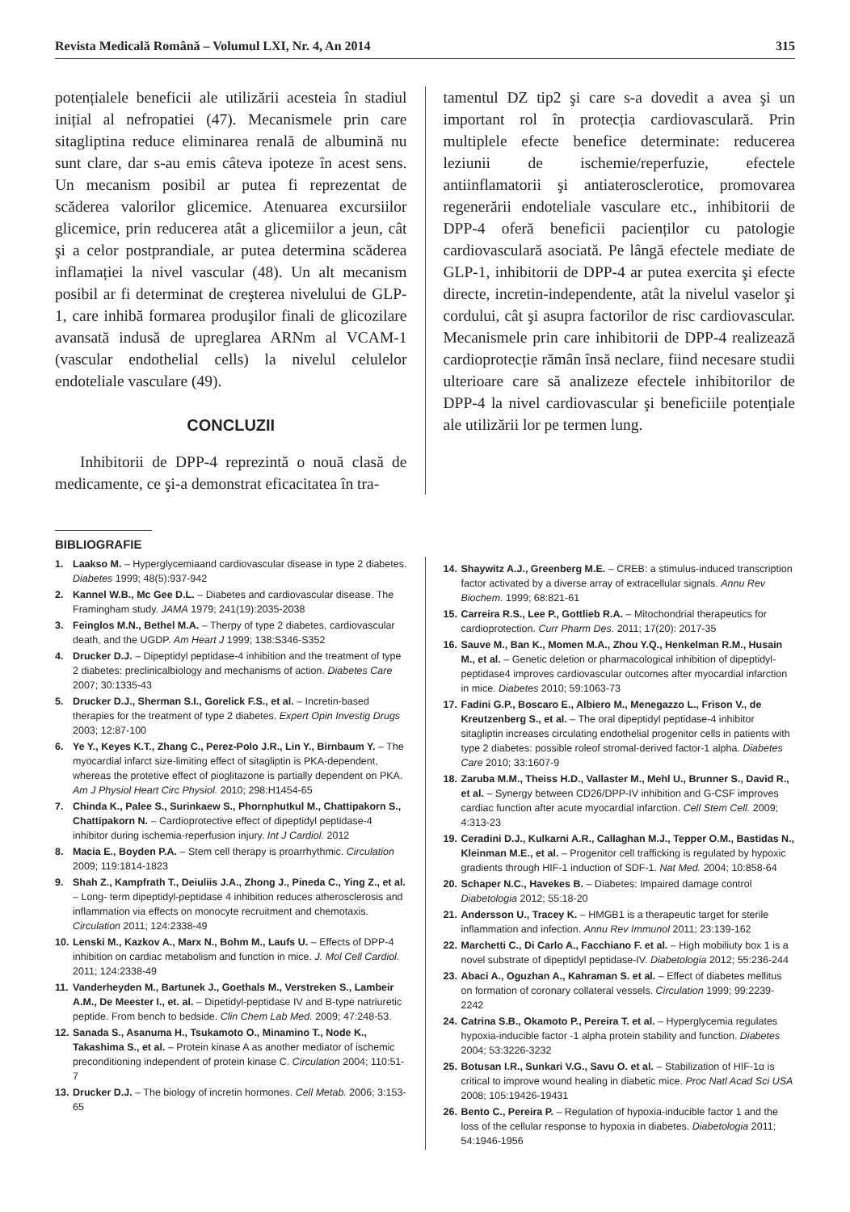Revista Medicală Română – Volumul LXI, Nr. 4, An 2014 315
potențialele beneficii ale utilizării acesteia în stadiul inițial al nefropatiei (47). Mecanismele prin care sitagliptina reduce eliminarea renală de albumină nu sunt clare, dar s-au emis câteva ipoteze în acest sens. Un mecanism posibil ar putea fi reprezentat de scăderea valorilor glicemice. Atenuarea excursiilor glicemice, prin reducerea atât a glicemiilor a jeun, cât şi a celor postprandiale, ar putea determina scăderea inflamației la nivel vascular (48). Un alt mecanism posibil ar fi determinat de creşterea nivelului de GLP-1, care inhibă formarea produşilor finali de glicozilare avansată indusă de upreglarea ARNm al VCAM-1 (vascular endothelial cells) la nivelul celulelor endoteliale vasculare (49).
CONCLUZII
Inhibitorii de DPP-4 reprezintă o nouă clasă de medicamente, ce şi-a demonstrat eficacitatea în tra-
tamentul DZ tip2 şi care s-a dovedit a avea şi un important rol în protecția cardiovasculară. Prin multiplele efecte benefice determinate: reducerea leziunii de ischemie/reperfuzie, efectele antiinflamatorii şi antiaterosclerotice, promovarea regenerării endoteliale vasculare etc., inhibitorii de DPP-4 oferă beneficii pacienților cu patologie cardiovasculară asociată. Pe lângă efectele mediate de GLP-1, inhibitorii de DPP-4 ar putea exercita şi efecte directe, incretin-independente, atât la nivelul vaselor şi cordului, cât şi asupra factorilor de risc cardiovascular. Mecanismele prin care inhibitorii de DPP-4 realizează cardioprotecție rămân însă neclare, fiind necesare studii ulterioare care să analizeze efectele inhibitorilor de DPP-4 la nivel cardiovascular şi beneficiile potențiale ale utilizării lor pe termen lung.
BIBLIOGRAFIE
1. Laakso M. – Hyperglycemiaand cardiovascular disease in type 2 diabetes. Diabetes 1999; 48(5):937-942
2. Kannel W.B., Mc Gee D.L. – Diabetes and cardiovascular disease. The Framingham study. JAMA 1979; 241(19):2035-2038
3. Feinglos M.N., Bethel M.A. – Therpy of type 2 diabetes, cardiovascular death, and the UGDP. Am Heart J 1999; 138:S346-S352
4. Drucker D.J. – Dipeptidyl peptidase-4 inhibition and the treatment of type 2 diabetes: preclinicalbiology and mechanisms of action. Diabetes Care 2007; 30:1335-43
5. Drucker D.J., Sherman S.I., Gorelick F.S., et al. – Incretin-based therapies for the treatment of type 2 diabetes. Expert Opin Investig Drugs 2003; 12:87-100
6. Ye Y., Keyes K.T., Zhang C., Perez-Polo J.R., Lin Y., Birnbaum Y. – The myocardial infarct size-limiting effect of sitagliptin is PKA-dependent, whereas the protetive effect of pioglitazone is partially dependent on PKA. Am J Physiol Heart Circ Physiol. 2010; 298:H1454-65
7. Chinda K., Palee S., Surinkaew S., Phornphutkul M., Chattipakorn S., Chattipakorn N. – Cardioprotective effect of dipeptidyl peptidase-4 inhibitor during ischemia-reperfusion injury. Int J Cardiol. 2012
8. Macia E., Boyden P.A. – Stem cell therapy is proarrhythmic. Circulation 2009; 119:1814-1823
9. Shah Z., Kampfrath T., Deiuliis J.A., Zhong J., Pineda C., Ying Z., et al. – Long- term dipeptidyl-peptidase 4 inhibition reduces atherosclerosis and inflammation via effects on monocyte recruitment and chemotaxis. Circulation 2011; 124:2338-49
10. Lenski M., Kazkov A., Marx N., Bohm M., Laufs U. – Effects of DPP-4 inhibition on cardiac metabolism and function in mice. J. Mol Cell Cardiol. 2011; 124:2338-49
11. Vanderheyden M., Bartunek J., Goethals M., Verstreken S., Lambeir A.M., De Meester I., et. al. – Dipetidyl-peptidase IV and B-type natriuretic peptide. From bench to bedside. Clin Chem Lab Med. 2009; 47:248-53.
12. Sanada S., Asanuma H., Tsukamoto O., Minamino T., Node K., Takashima S., et al. – Protein kinase A as another mediator of ischemic preconditioning independent of protein kinase C. Circulation 2004; 110:51-7
13. Drucker D.J. – The biology of incretin hormones. Cell Metab. 2006; 3:153-65
14. Shaywitz A.J., Greenberg M.E. – CREB: a stimulus-induced transcription factor activated by a diverse array of extracellular signals. Annu Rev Biochem. 1999; 68:821-61
15. Carreira R.S., Lee P., Gottlieb R.A. – Mitochondrial therapeutics for cardioprotection. Curr Pharm Des. 2011; 17(20): 2017-35
16. Sauve M., Ban K., Momen M.A., Zhou Y.Q., Henkelman R.M., Husain M., et al. – Genetic deletion or pharmacological inhibition of dipeptidyl-peptidase4 improves cardiovascular outcomes after myocardial infarction in mice. Diabetes 2010; 59:1063-73
17. Fadini G.P., Boscaro E., Albiero M., Menegazzo L., Frison V., de Kreutzenberg S., et al. – The oral dipeptidyl peptidase-4 inhibitor sitagliptin increases circulating endothelial progenitor cells in patients with type 2 diabetes: possible roleof stromal-derived factor-1 alpha. Diabetes Care 2010; 33:1607-9
18. Zaruba M.M., Theiss H.D., Vallaster M., Mehl U., Brunner S., David R., et al. – Synergy between CD26/DPP-IV inhibition and G-CSF improves cardiac function after acute myocardial infarction. Cell Stem Cell. 2009; 4:313-23
19. Ceradini D.J., Kulkarni A.R., Callaghan M.J., Tepper O.M., Bastidas N., Kleinman M.E., et al. – Progenitor cell trafficking is regulated by hypoxic gradients through HIF-1 induction of SDF-1. Nat Med. 2004; 10:858-64
20. Schaper N.C., Havekes B. – Diabetes: Impaired damage control Diabetologia 2012; 55:18-20
21. Andersson U., Tracey K. – HMGB1 is a therapeutic target for sterile inflammation and infection. Annu Rev Immunol 2011; 23:139-162
22. Marchetti C., Di Carlo A., Facchiano F. et al. – High mobiliuty box 1 is a novel substrate of dipeptidyl peptidase-IV. Diabetologia 2012; 55:236-244
23. Abaci A., Oguzhan A., Kahraman S. et al. – Effect of diabetes mellitus on formation of coronary collateral vessels. Circulation 1999; 99:2239-2242
24. Catrina S.B., Okamoto P., Pereira T. et al. – Hyperglycemia regulates hypoxia-inducible factor -1 alpha protein stability and function. Diabetes 2004; 53:3226-3232
25. Botusan I.R., Sunkari V.G., Savu O. et al. – Stabilization of HIF-1α is critical to improve wound healing in diabetic mice. Proc Natl Acad Sci USA 2008; 105:19426-19431
26. Bento C., Pereira P. – Regulation of hypoxia-inducible factor 1 and the loss of the cellular response to hypoxia in diabetes. Diabetologia 2011; 54:1946-1956